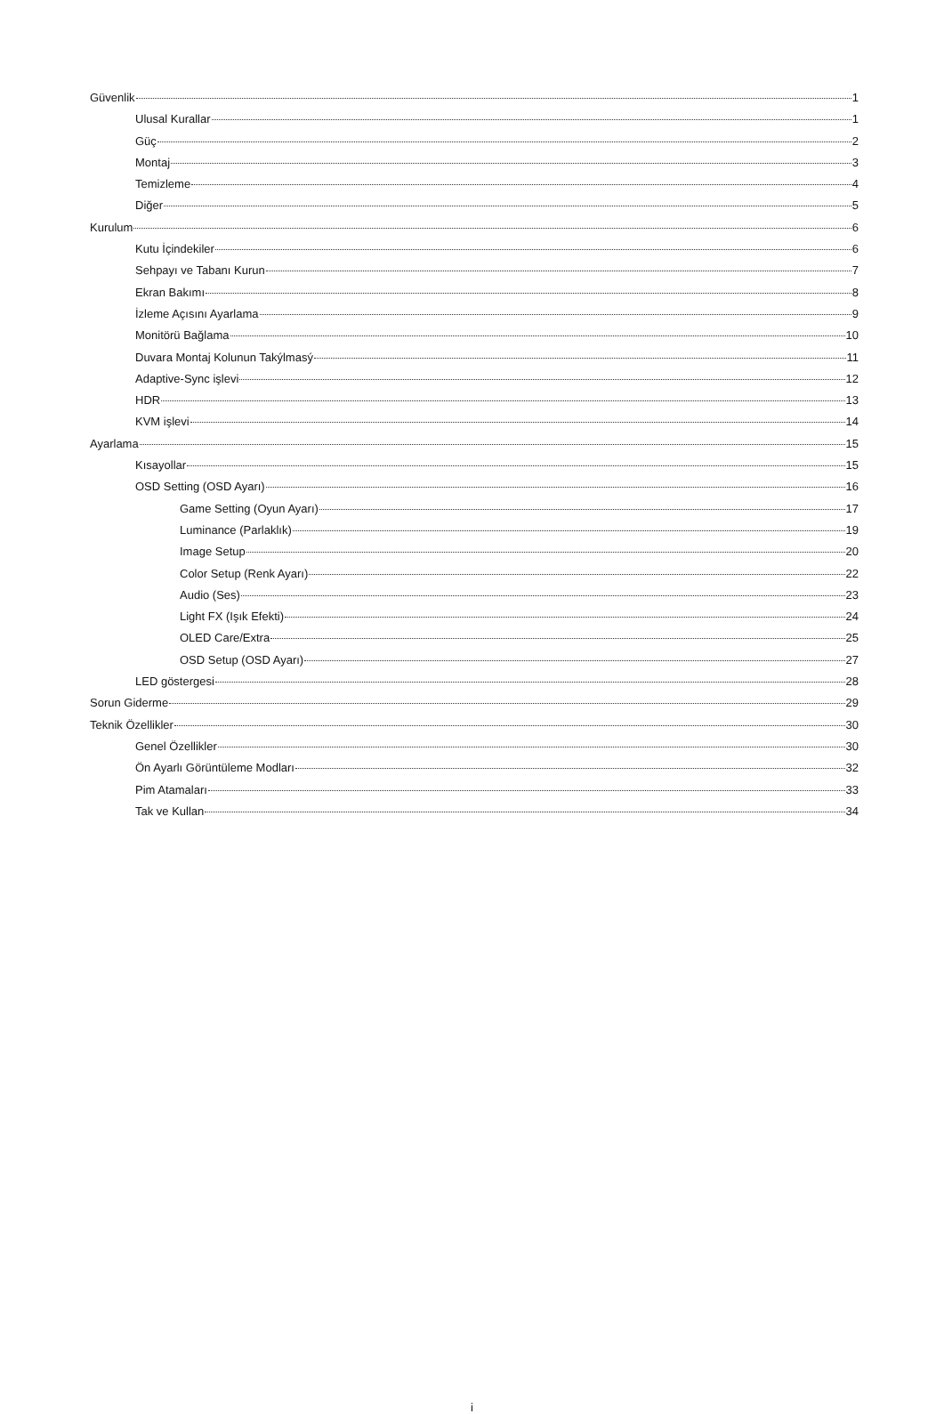Güvenlik 1
Ulusal Kurallar 1
Güç 2
Montaj 3
Temizleme 4
Diğer 5
Kurulum 6
Kutu İçindekiler 6
Sehpayı ve Tabanı Kurun 7
Ekran Bakımı 8
İzleme Açısını Ayarlama 9
Monitörü Bağlama 10
Duvara Montaj Kolunun Takýlmasý 11
Adaptive-Sync işlevi 12
HDR 13
KVM işlevi 14
Ayarlama 15
Kısayollar 15
OSD Setting (OSD Ayarı) 16
Game Setting (Oyun Ayarı) 17
Luminance (Parlaklık) 19
Image Setup 20
Color Setup (Renk Ayarı) 22
Audio (Ses) 23
Light FX (Işık Efekti) 24
OLED Care/Extra 25
OSD Setup (OSD Ayarı) 27
LED göstergesi 28
Sorun Giderme 29
Teknik Özellikler 30
Genel Özellikler 30
Ön Ayarlı Görüntüleme Modları 32
Pim Atamaları 33
Tak ve Kullan 34
i